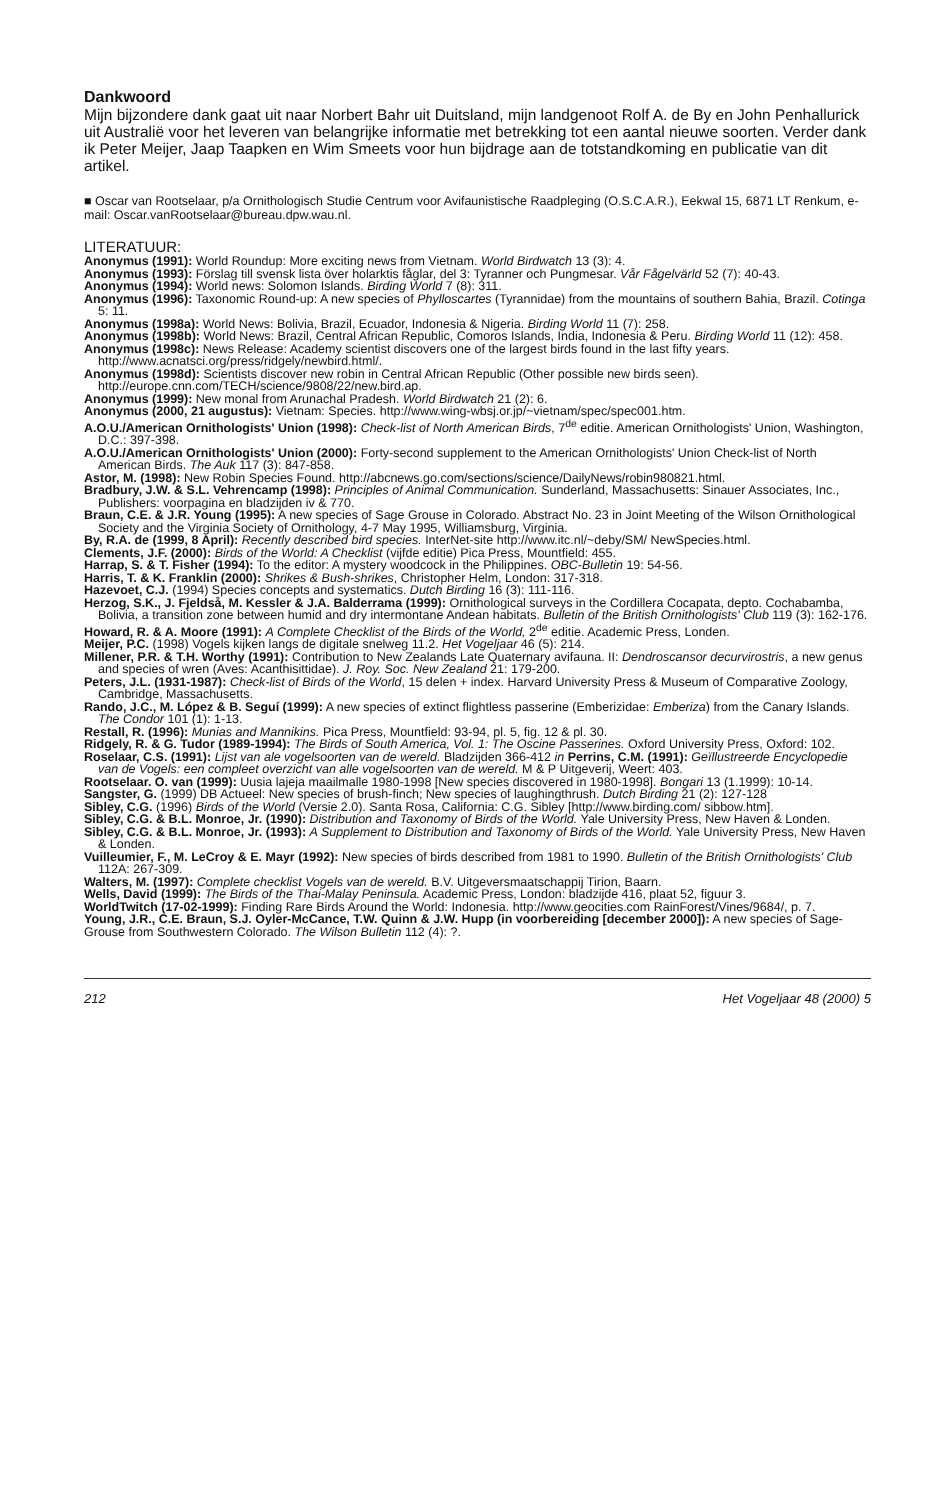Dankwoord
Mijn bijzondere dank gaat uit naar Norbert Bahr uit Duitsland, mijn landgenoot Rolf A. de By en John Penhallurick uit Australië voor het leveren van belangrijke informatie met betrekking tot een aantal nieuwe soorten. Verder dank ik Peter Meijer, Jaap Taapken en Wim Smeets voor hun bijdrage aan de totstandkoming en publicatie van dit artikel.
■ Oscar van Rootselaar, p/a Ornithologisch Studie Centrum voor Avifaunistische Raadpleging (O.S.C.A.R.), Eekwal 15, 6871 LT Renkum, e-mail: Oscar.vanRootselaar@bureau.dpw.wau.nl.
LITERATUUR:
Anonymus (1991): World Roundup: More exciting news from Vietnam. World Birdwatch 13 (3): 4.
Anonymus (1993): Förslag till svensk lista över holarktis fåglar, del 3: Tyranner och Pungmesar. Vår Fågelvärld 52 (7): 40-43.
Anonymus (1994): World news: Solomon Islands. Birding World 7 (8): 311.
Anonymus (1996): Taxonomic Round-up: A new species of Phylloscartes (Tyrannidae) from the mountains of southern Bahia, Brazil. Cotinga 5: 11.
Anonymus (1998a): World News: Bolivia, Brazil, Ecuador, Indonesia & Nigeria. Birding World 11 (7): 258.
Anonymus (1998b): World News: Brazil, Central African Republic, Comoros Islands, India, Indonesia & Peru. Birding World 11 (12): 458.
Anonymus (1998c): News Release: Academy scientist discovers one of the largest birds found in the last fifty years. http://www.acnatsci.org/press/ridgely/newbird.html/.
Anonymus (1998d): Scientists discover new robin in Central African Republic (Other possible new birds seen). http://europe.cnn.com/TECH/science/9808/22/new.bird.ap.
Anonymus (1999): New monal from Arunachal Pradesh. World Birdwatch 21 (2): 6.
Anonymus (2000, 21 augustus): Vietnam: Species. http://www.wing-wbsj.or.jp/~vietnam/spec/spec001.htm.
A.O.U./American Ornithologists' Union (1998): Check-list of North American Birds, 7<sup>de</sup> editie. American Ornithologists' Union, Washington, D.C.: 397-398.
A.O.U./American Ornithologists' Union (2000): Forty-second supplement to the American Ornithologists' Union Check-list of North American Birds. The Auk 117 (3): 847-858.
Astor, M. (1998): New Robin Species Found. http://abcnews.go.com/sections/science/DailyNews/robin980821.html.
Bradbury, J.W. & S.L. Vehrencamp (1998): Principles of Animal Communication. Sunderland, Massachusetts: Sinauer Associates, Inc., Publishers: voorpagina en bladzijden iv & 770.
Braun, C.E. & J.R. Young (1995): A new species of Sage Grouse in Colorado. Abstract No. 23 in Joint Meeting of the Wilson Ornithological Society and the Virginia Society of Ornithology, 4-7 May 1995, Williamsburg, Virginia.
By, R.A. de (1999, 8 April): Recently described bird species. InterNet-site http://www.itc.nl/~deby/SM/ NewSpecies.html.
Clements, J.F. (2000): Birds of the World: A Checklist (vijfde editie) Pica Press, Mountfield: 455.
Harrap, S. & T. Fisher (1994): To the editor: A mystery woodcock in the Philippines. OBC-Bulletin 19: 54-56.
Harris, T. & K. Franklin (2000): Shrikes & Bush-shrikes, Christopher Helm, London: 317-318.
Hazevoet, C.J. (1994) Species concepts and systematics. Dutch Birding 16 (3): 111-116.
Herzog, S.K., J. Fjeldså, M. Kessler & J.A. Balderrama (1999): Ornithological surveys in the Cordillera Cocapata, depto. Cochabamba, Bolivia, a transition zone between humid and dry intermontane Andean habitats. Bulletin of the British Ornithologists' Club 119 (3): 162-176.
Howard, R. & A. Moore (1991): A Complete Checklist of the Birds of the World, 2<sup>de</sup> editie. Academic Press, Londen.
Meijer, P.C. (1998) Vogels kijken langs de digitale snelweg 11.2. Het Vogeljaar 46 (5): 214.
Millener, P.R. & T.H. Worthy (1991): Contribution to New Zealands Late Quaternary avifauna. II: Dendroscansor decurvirostris, a new genus and species of wren (Aves: Acanthisittidae). J. Roy. Soc. New Zealand 21: 179-200.
Peters, J.L. (1931-1987): Check-list of Birds of the World, 15 delen + index. Harvard University Press & Museum of Comparative Zoology, Cambridge, Massachusetts.
Rando, J.C., M. López & B. Seguí (1999): A new species of extinct flightless passerine (Emberizidae: Emberiza) from the Canary Islands. The Condor 101 (1): 1-13.
Restall, R. (1996): Munias and Mannikins. Pica Press, Mountfield: 93-94, pl. 5, fig. 12 & pl. 30.
Ridgely, R. & G. Tudor (1989-1994): The Birds of South America, Vol. 1: The Oscine Passerines. Oxford University Press, Oxford: 102.
Roselaar, C.S. (1991): Lijst van ale vogelsoorten van de wereld. Bladzijden 366-412 in Perrins, C.M. (1991): Geïllustreerde Encyclopedie van de Vogels: een compleet overzicht van alle vogelsoorten van de wereld. M & P Uitgeverij, Weert: 403.
Rootselaar. O. van (1999): Uusia lajeja maailmalle 1980-1998 [New species discovered in 1980-1998]. Bongari 13 (1.1999): 10-14.
Sangster, G. (1999) DB Actueel: New species of brush-finch; New species of laughingthrush. Dutch Birding 21 (2): 127-128
Sibley, C.G. (1996) Birds of the World (Versie 2.0). Santa Rosa, California: C.G. Sibley [http://www.birding.com/ sibbow.htm].
Sibley, C.G. & B.L. Monroe, Jr. (1990): Distribution and Taxonomy of Birds of the World. Yale University Press, New Haven & Londen.
Sibley, C.G. & B.L. Monroe, Jr. (1993): A Supplement to Distribution and Taxonomy of Birds of the World. Yale University Press, New Haven & Londen.
Vuilleumier, F., M. LeCroy & E. Mayr (1992): New species of birds described from 1981 to 1990. Bulletin of the British Ornithologists' Club 112A: 267-309.
Walters, M. (1997): Complete checklist Vogels van de wereld. B.V. Uitgeversmaatschappij Tirion, Baarn.
Wells, David (1999): The Birds of the Thai-Malay Peninsula. Academic Press, London: bladzijde 416, plaat 52, figuur 3.
WorldTwitch (17-02-1999): Finding Rare Birds Around the World: Indonesia. http://www.geocities.com RainForest/Vines/9684/, p. 7.
Young, J.R., C.E. Braun, S.J. Oyler-McCance, T.W. Quinn & J.W. Hupp (in voorbereiding [december 2000]): A new species of Sage-Grouse from Southwestern Colorado. The Wilson Bulletin 112 (4): ?.
212 Het Vogeljaar 48 (2000) 5